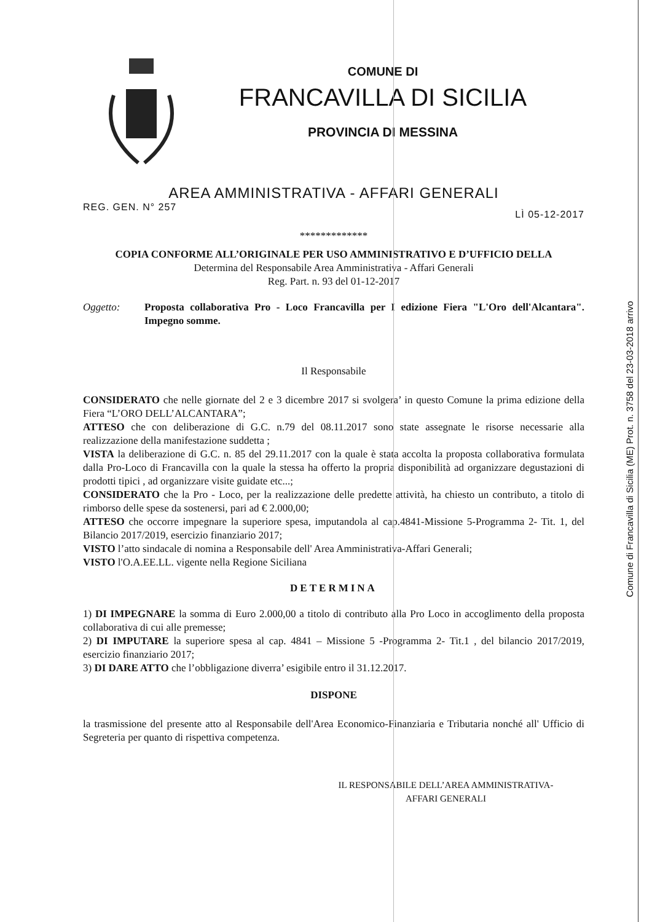Comune di Francavilla di Sicilia (ME) Prot. n. 3758 del 23-03-2018 arrivo
COMUNE DI
FRANCAVILLA DI SICILIA
PROVINCIA DI MESSINA
AREA AMMINISTRATIVA - AFFARI GENERALI
REG. GEN. N° 257 LÌ 05-12-2017
*************
COPIA CONFORME ALL’ORIGINALE PER USO AMMINISTRATIVO E D’UFFICIO DELLA
Determina del Responsabile Area Amministrativa - Affari Generali
Reg. Part. n. 93 del 01-12-2017
Oggetto: Proposta collaborativa Pro - Loco Francavilla per I edizione Fiera "L'Oro dell'Alcantara". Impegno somme.
Il Responsabile
CONSIDERATO che nelle giornate del 2 e 3 dicembre 2017 si svolgera’ in questo Comune la prima edizione della Fiera “L’ORO DELL’ALCANTARA”;
ATTESO che con deliberazione di G.C. n.79 del 08.11.2017 sono state assegnate le risorse necessarie alla realizzazione della manifestazione suddetta ;
VISTA la deliberazione di G.C. n. 85 del 29.11.2017 con la quale è stata accolta la proposta collaborativa formulata dalla Pro-Loco di Francavilla con la quale la stessa ha offerto la propria disponibilità ad organizzare degustazioni di prodotti tipici , ad organizzare visite guidate etc...;
CONSIDERATO che la Pro - Loco, per la realizzazione delle predette attività, ha chiesto un contributo, a titolo di rimborso delle spese da sostenersi, pari ad € 2.000,00;
ATTESO che occorre impegnare la superiore spesa, imputandola al cap.4841-Missione 5-Programma 2- Tit. 1, del Bilancio 2017/2019, esercizio finanziario 2017;
VISTO l’atto sindacale di nomina a Responsabile dell' Area Amministrativa-Affari Generali;
VISTO l'O.A.EE.LL. vigente nella Regione Siciliana
DETERMINA
1) DI IMPEGNARE la somma di Euro 2.000,00 a titolo di contributo alla Pro Loco in accoglimento della proposta collaborativa di cui alle premesse;
2) DI IMPUTARE la superiore spesa al cap. 4841 – Missione 5 -Programma 2- Tit.1 , del bilancio 2017/2019, esercizio finanziario 2017;
3) DI DARE ATTO che l’obbligazione diverra’ esigibile entro il 31.12.2017.
DISPONE
la trasmissione del presente atto al Responsabile dell'Area Economico-Finanziaria e Tributaria nonché all' Ufficio di Segreteria per quanto di rispettiva competenza.
IL RESPONSABILE DELL’AREA AMMINISTRATIVA-
AFFARI GENERALI